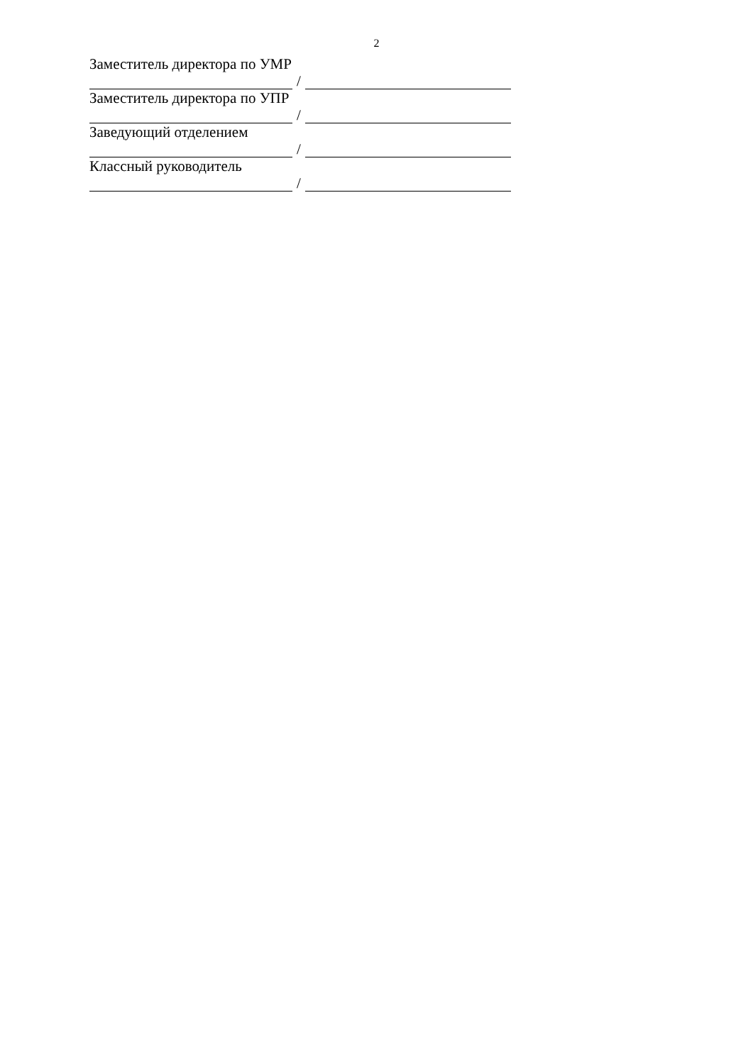2
Заместитель директора по УМР
/
Заместитель директора по УПР
/
Заведующий отделением
/
Классный руководитель
/